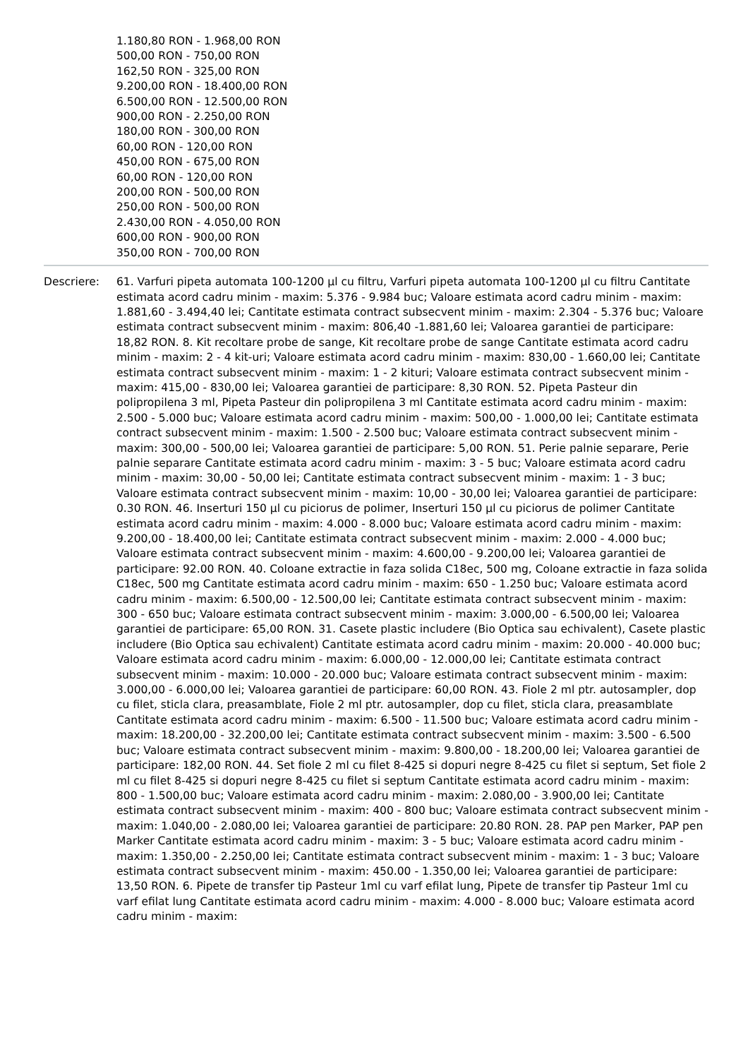1.180,80 RON - 1.968,00 RON
500,00 RON - 750,00 RON
162,50 RON - 325,00 RON
9.200,00 RON - 18.400,00 RON
6.500,00 RON - 12.500,00 RON
900,00 RON - 2.250,00 RON
180,00 RON - 300,00 RON
60,00 RON - 120,00 RON
450,00 RON - 675,00 RON
60,00 RON - 120,00 RON
200,00 RON - 500,00 RON
250,00 RON - 500,00 RON
2.430,00 RON - 4.050,00 RON
600,00 RON - 900,00 RON
350,00 RON - 700,00 RON
Descriere: 61. Varfuri pipeta automata 100-1200 µl cu filtru, Varfuri pipeta automata 100-1200 µl cu filtru Cantitate estimata acord cadru minim - maxim: 5.376 - 9.984 buc; Valoare estimata acord cadru minim - maxim: 1.881,60 - 3.494,40 lei; Cantitate estimata contract subsecvent minim - maxim: 2.304 - 5.376 buc; Valoare estimata contract subsecvent minim - maxim: 806,40 -1.881,60 lei; Valoarea garantiei de participare: 18,82 RON. 8. Kit recoltare probe de sange, Kit recoltare probe de sange Cantitate estimata acord cadru minim - maxim: 2 - 4 kit-uri; Valoare estimata acord cadru minim - maxim: 830,00 - 1.660,00 lei; Cantitate estimata contract subsecvent minim - maxim: 1 - 2 kituri; Valoare estimata contract subsecvent minim - maxim: 415,00 - 830,00 lei; Valoarea garantiei de participare: 8,30 RON. 52. Pipeta Pasteur din polipropilena 3 ml, Pipeta Pasteur din polipropilena 3 ml Cantitate estimata acord cadru minim - maxim: 2.500 - 5.000 buc; Valoare estimata acord cadru minim - maxim: 500,00 - 1.000,00 lei; Cantitate estimata contract subsecvent minim - maxim: 1.500 - 2.500 buc; Valoare estimata contract subsecvent minim - maxim: 300,00 - 500,00 lei; Valoarea garantiei de participare: 5,00 RON. 51. Perie palnie separare, Perie palnie separare Cantitate estimata acord cadru minim - maxim: 3 - 5 buc; Valoare estimata acord cadru minim - maxim: 30,00 - 50,00 lei; Cantitate estimata contract subsecvent minim - maxim: 1 - 3 buc; Valoare estimata contract subsecvent minim - maxim: 10,00 - 30,00 lei; Valoarea garantiei de participare: 0.30 RON. 46. Inserturi 150 µl cu piciorus de polimer, Inserturi 150 µl cu piciorus de polimer Cantitate estimata acord cadru minim - maxim: 4.000 - 8.000 buc; Valoare estimata acord cadru minim - maxim: 9.200,00 - 18.400,00 lei; Cantitate estimata contract subsecvent minim - maxim: 2.000 - 4.000 buc; Valoare estimata contract subsecvent minim - maxim: 4.600,00 - 9.200,00 lei; Valoarea garantiei de participare: 92.00 RON. 40. Coloane extractie in faza solida C18ec, 500 mg, Coloane extractie in faza solida C18ec, 500 mg Cantitate estimata acord cadru minim - maxim: 650 - 1.250 buc; Valoare estimata acord cadru minim - maxim: 6.500,00 - 12.500,00 lei; Cantitate estimata contract subsecvent minim - maxim: 300 - 650 buc; Valoare estimata contract subsecvent minim - maxim: 3.000,00 - 6.500,00 lei; Valoarea garantiei de participare: 65,00 RON. 31. Casete plastic includere (Bio Optica sau echivalent), Casete plastic includere (Bio Optica sau echivalent) Cantitate estimata acord cadru minim - maxim: 20.000 - 40.000 buc; Valoare estimata acord cadru minim - maxim: 6.000,00 - 12.000,00 lei; Cantitate estimata contract subsecvent minim - maxim: 10.000 - 20.000 buc; Valoare estimata contract subsecvent minim - maxim: 3.000,00 - 6.000,00 lei; Valoarea garantiei de participare: 60,00 RON. 43. Fiole 2 ml ptr. autosampler, dop cu filet, sticla clara, preasamblate, Fiole 2 ml ptr. autosampler, dop cu filet, sticla clara, preasamblate Cantitate estimata acord cadru minim - maxim: 6.500 - 11.500 buc; Valoare estimata acord cadru minim - maxim: 18.200,00 - 32.200,00 lei; Cantitate estimata contract subsecvent minim - maxim: 3.500 - 6.500 buc; Valoare estimata contract subsecvent minim - maxim: 9.800,00 - 18.200,00 lei; Valoarea garantiei de participare: 182,00 RON. 44. Set fiole 2 ml cu filet 8-425 si dopuri negre 8-425 cu filet si septum, Set fiole 2 ml cu filet 8-425 si dopuri negre 8-425 cu filet si septum Cantitate estimata acord cadru minim - maxim: 800 - 1.500,00 buc; Valoare estimata acord cadru minim - maxim: 2.080,00 - 3.900,00 lei; Cantitate estimata contract subsecvent minim - maxim: 400 - 800 buc; Valoare estimata contract subsecvent minim - maxim: 1.040,00 - 2.080,00 lei; Valoarea garantiei de participare: 20.80 RON. 28. PAP pen Marker, PAP pen Marker Cantitate estimata acord cadru minim - maxim: 3 - 5 buc; Valoare estimata acord cadru minim - maxim: 1.350,00 - 2.250,00 lei; Cantitate estimata contract subsecvent minim - maxim: 1 - 3 buc; Valoare estimata contract subsecvent minim - maxim: 450.00 - 1.350,00 lei; Valoarea garantiei de participare: 13,50 RON. 6. Pipete de transfer tip Pasteur 1ml cu varf efilat lung, Pipete de transfer tip Pasteur 1ml cu varf efilat lung Cantitate estimata acord cadru minim - maxim: 4.000 - 8.000 buc; Valoare estimata acord cadru minim - maxim: